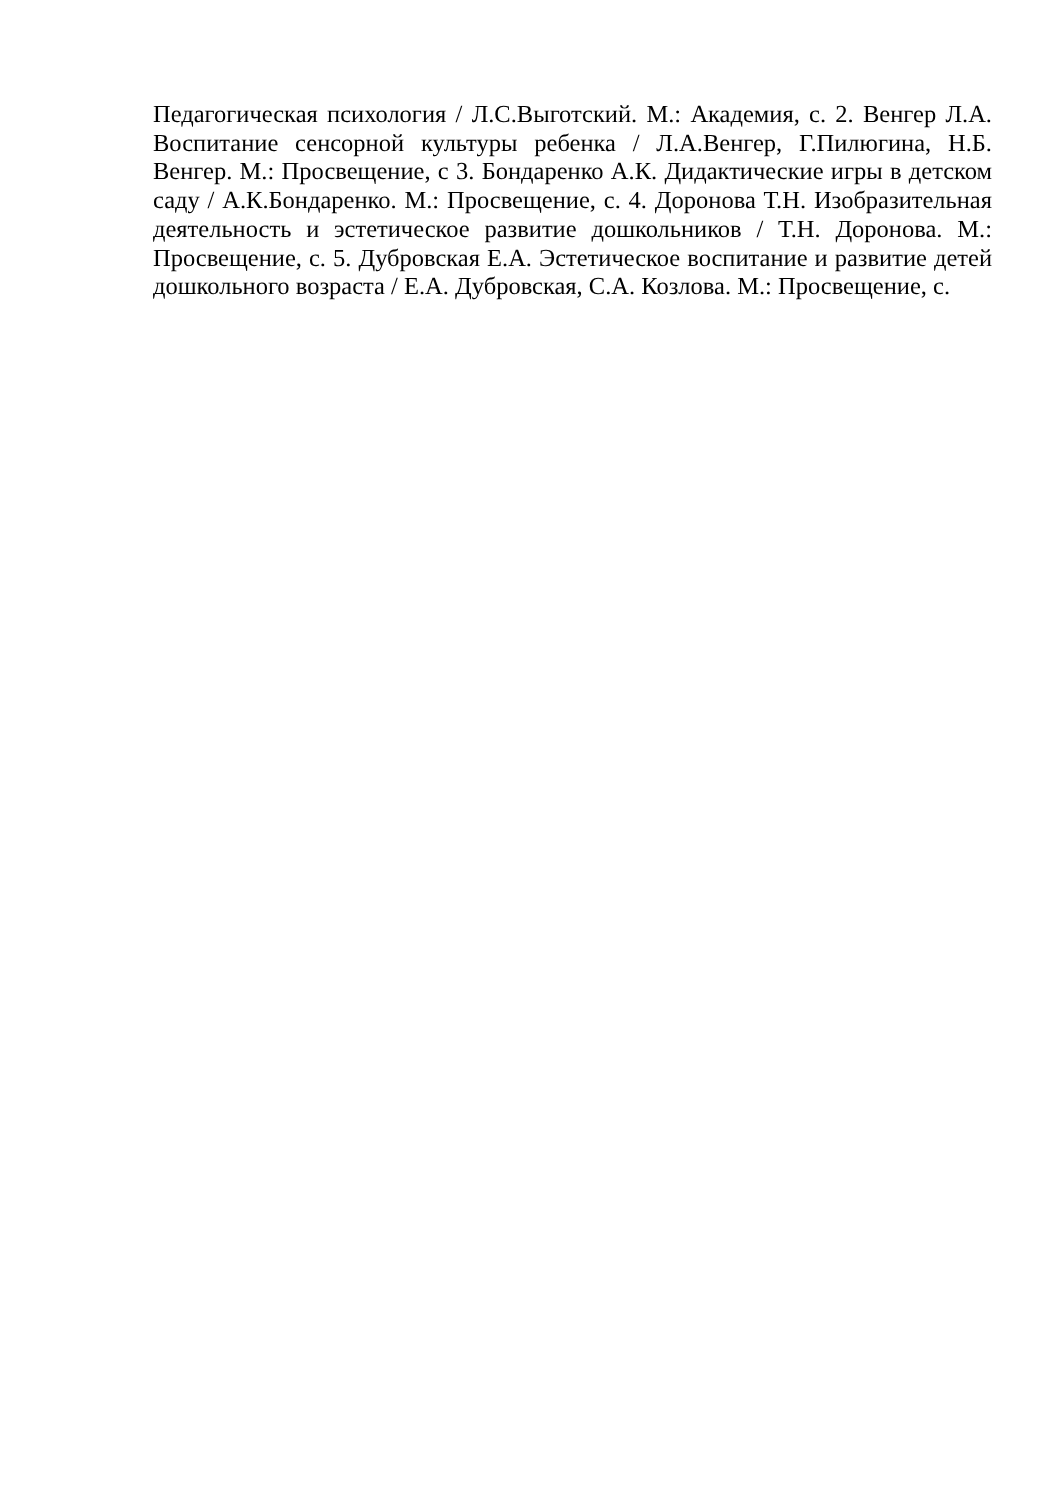Педагогическая психология / Л.С.Выготский. М.: Академия, с. 2. Венгер Л.А. Воспитание сенсорной культуры ребенка / Л.А.Венгер, Г.Пилюгина, Н.Б. Венгер. М.: Просвещение, с 3. Бондаренко А.К. Дидактические игры в детском саду / А.К.Бондаренко. М.: Просвещение, с. 4. Доронова Т.Н. Изобразительная деятельность и эстетическое развитие дошкольников / Т.Н. Доронова. М.: Просвещение, с. 5. Дубровская Е.А. Эстетическое воспитание и развитие детей дошкольного возраста / Е.А. Дубровская, С.А. Козлова. М.: Просвещение, с.